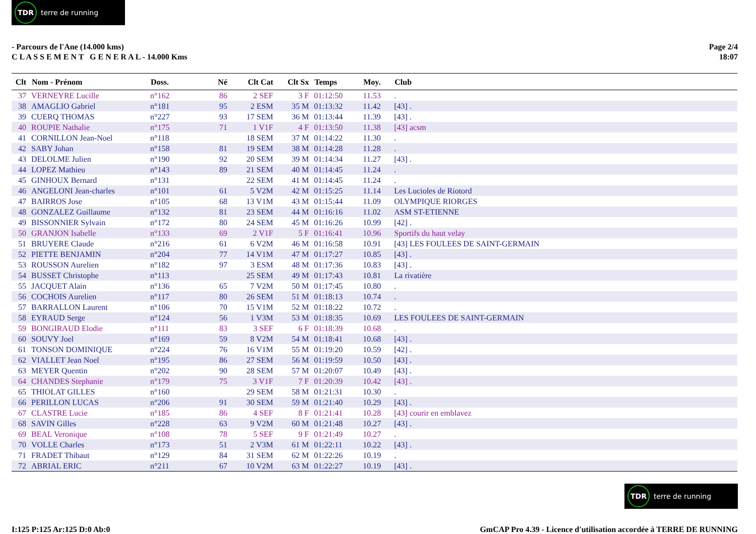TDR terre de running
- Parcours de l'Ane (14.000 kms)
C L A S S E M E N T G E N E R A L - 14.000 Kms
Page 2/4
18:07
| Clt | Nom - Prénom | Doss. | Né | Clt Cat | Clt Sx | Temps | Moy. | Club |
| --- | --- | --- | --- | --- | --- | --- | --- | --- |
| 37 | VERNEYRE Lucille | n°162 | 86 | 2 SEF | 3 F | 01:12:50 | 11.53 | . |
| 38 | AMAGLIO Gabriel | n°181 | 95 | 2 ESM | 35 M | 01:13:32 | 11.42 | [43] . |
| 39 | CUERQ THOMAS | n°227 | 93 | 17 SEM | 36 M | 01:13:44 | 11.39 | [43] . |
| 40 | ROUPIE Nathalie | n°175 | 71 | 1 V1F | 4 F | 01:13:50 | 11.38 | [43] acsm |
| 41 | CORNILLON Jean-Noel | n°118 | | 18 SEM | 37 M | 01:14:22 | 11.30 | . |
| 42 | SABY Johan | n°158 | 81 | 19 SEM | 38 M | 01:14:28 | 11.28 | . |
| 43 | DELOLME Julien | n°190 | 92 | 20 SEM | 39 M | 01:14:34 | 11.27 | [43] . |
| 44 | LOPEZ Mathieu | n°143 | 89 | 21 SEM | 40 M | 01:14:45 | 11.24 | . |
| 45 | GINHOUX Bernard | n°131 | | 22 SEM | 41 M | 01:14:45 | 11.24 | . |
| 46 | ANGELONI Jean-charles | n°101 | 61 | 5 V2M | 42 M | 01:15:25 | 11.14 | Les Lucioles de Riotord |
| 47 | BAIRROS Jose | n°105 | 68 | 13 V1M | 43 M | 01:15:44 | 11.09 | OLYMPIQUE RIORGES |
| 48 | GONZALEZ Guillaume | n°132 | 81 | 23 SEM | 44 M | 01:16:16 | 11.02 | ASM ST-ETIENNE |
| 49 | BISSONNIER Sylvain | n°172 | 80 | 24 SEM | 45 M | 01:16:26 | 10.99 | [42] . |
| 50 | GRANJON Isabelle | n°133 | 69 | 2 V1F | 5 F | 01:16:41 | 10.96 | Sportifs du haut velay |
| 51 | BRUYERE Claude | n°216 | 61 | 6 V2M | 46 M | 01:16:58 | 10.91 | [43] LES FOULEES DE SAINT-GERMAIN |
| 52 | PIETTE BENJAMIN | n°204 | 77 | 14 V1M | 47 M | 01:17:27 | 10.85 | [43] . |
| 53 | ROUSSON Aurelien | n°182 | 97 | 3 ESM | 48 M | 01:17:36 | 10.83 | [43] . |
| 54 | BUSSET Christophe | n°113 | | 25 SEM | 49 M | 01:17:43 | 10.81 | La rivatière |
| 55 | JACQUET Alain | n°136 | 65 | 7 V2M | 50 M | 01:17:45 | 10.80 | . |
| 56 | COCHOIS Aurelien | n°117 | 80 | 26 SEM | 51 M | 01:18:13 | 10.74 | . |
| 57 | BARRALLON Laurent | n°106 | 70 | 15 V1M | 52 M | 01:18:22 | 10.72 | . |
| 58 | EYRAUD Serge | n°124 | 56 | 1 V3M | 53 M | 01:18:35 | 10.69 | LES FOULEES DE SAINT-GERMAIN |
| 59 | BONGIRAUD Elodie | n°111 | 83 | 3 SEF | 6 F | 01:18:39 | 10.68 | . |
| 60 | SOUVY Joel | n°169 | 59 | 8 V2M | 54 M | 01:18:41 | 10.68 | [43] . |
| 61 | TONSON DOMINIQUE | n°224 | 76 | 16 V1M | 55 M | 01:19:20 | 10.59 | [42] . |
| 62 | VIALLET Jean Noel | n°195 | 86 | 27 SEM | 56 M | 01:19:59 | 10.50 | [43] . |
| 63 | MEYER Quentin | n°202 | 90 | 28 SEM | 57 M | 01:20:07 | 10.49 | [43] . |
| 64 | CHANDES Stephanie | n°179 | 75 | 3 V1F | 7 F | 01:20:39 | 10.42 | [43] . |
| 65 | THIOLAT GILLES | n°160 | | 29 SEM | 58 M | 01:21:31 | 10.30 | . |
| 66 | PERILLON LUCAS | n°206 | 91 | 30 SEM | 59 M | 01:21:40 | 10.29 | [43] . |
| 67 | CLASTRE Lucie | n°185 | 86 | 4 SEF | 8 F | 01:21:41 | 10.28 | [43] courir en emblavez |
| 68 | SAVIN Gilles | n°228 | 63 | 9 V2M | 60 M | 01:21:48 | 10.27 | [43] . |
| 69 | BEAL Veronique | n°108 | 78 | 5 SEF | 9 F | 01:21:49 | 10.27 | . |
| 70 | VOLLE Charles | n°173 | 51 | 2 V3M | 61 M | 01:22:11 | 10.22 | [43] . |
| 71 | FRADET Thibaut | n°129 | 84 | 31 SEM | 62 M | 01:22:26 | 10.19 | . |
| 72 | ABRIAL ERIC | n°211 | 67 | 10 V2M | 63 M | 01:22:27 | 10.19 | [43] . |
TDR terre de running
I:125 P:125 Ar:125 D:0 Ab:0 GmCAP Pro 4.39 - Licence d'utilisation accordée à TERRE DE RUNNING